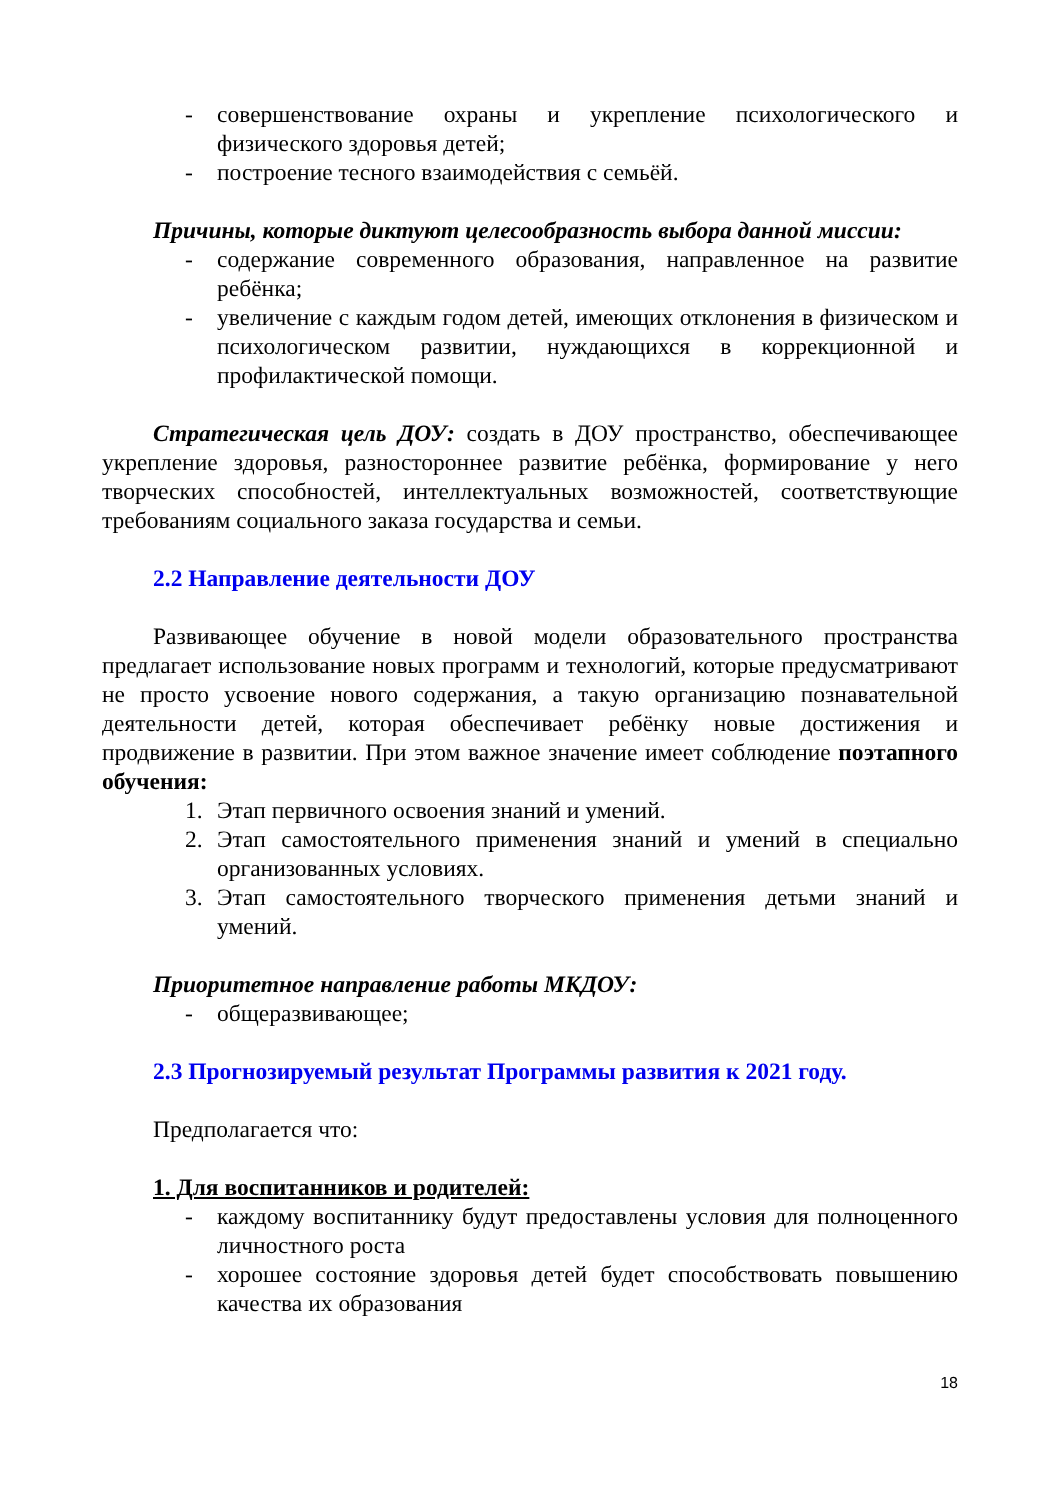- совершенствование охраны и укрепление психологического и физического здоровья детей;
- построение тесного взаимодействия с семьёй.
Причины, которые диктуют целесообразность выбора данной миссии:
- содержание современного образования, направленное на развитие ребёнка;
- увеличение с каждым годом детей, имеющих отклонения в физическом и психологическом развитии, нуждающихся в коррекционной и профилактической помощи.
Стратегическая цель ДОУ: создать в ДОУ пространство, обеспечивающее укрепление здоровья, разностороннее развитие ребёнка, формирование у него творческих способностей, интеллектуальных возможностей, соответствующие требованиям социального заказа государства и семьи.
2.2 Направление деятельности ДОУ
Развивающее обучение в новой модели образовательного пространства предлагает использование новых программ и технологий, которые предусматривают не просто усвоение нового содержания, а такую организацию познавательной деятельности детей, которая обеспечивает ребёнку новые достижения и продвижение в развитии. При этом важное значение имеет соблюдение поэтапного обучения:
1. Этап первичного освоения знаний и умений.
2. Этап самостоятельного применения знаний и умений в специально организованных условиях.
3. Этап самостоятельного творческого применения детьми знаний и умений.
Приоритетное направление работы МКДОУ:
- общеразвивающее;
2.3 Прогнозируемый результат Программы развития к 2021 году.
Предполагается что:
1. Для воспитанников и родителей:
- каждому воспитаннику будут предоставлены условия для полноценного личностного роста
- хорошее состояние здоровья детей будет способствовать повышению качества их образования
18